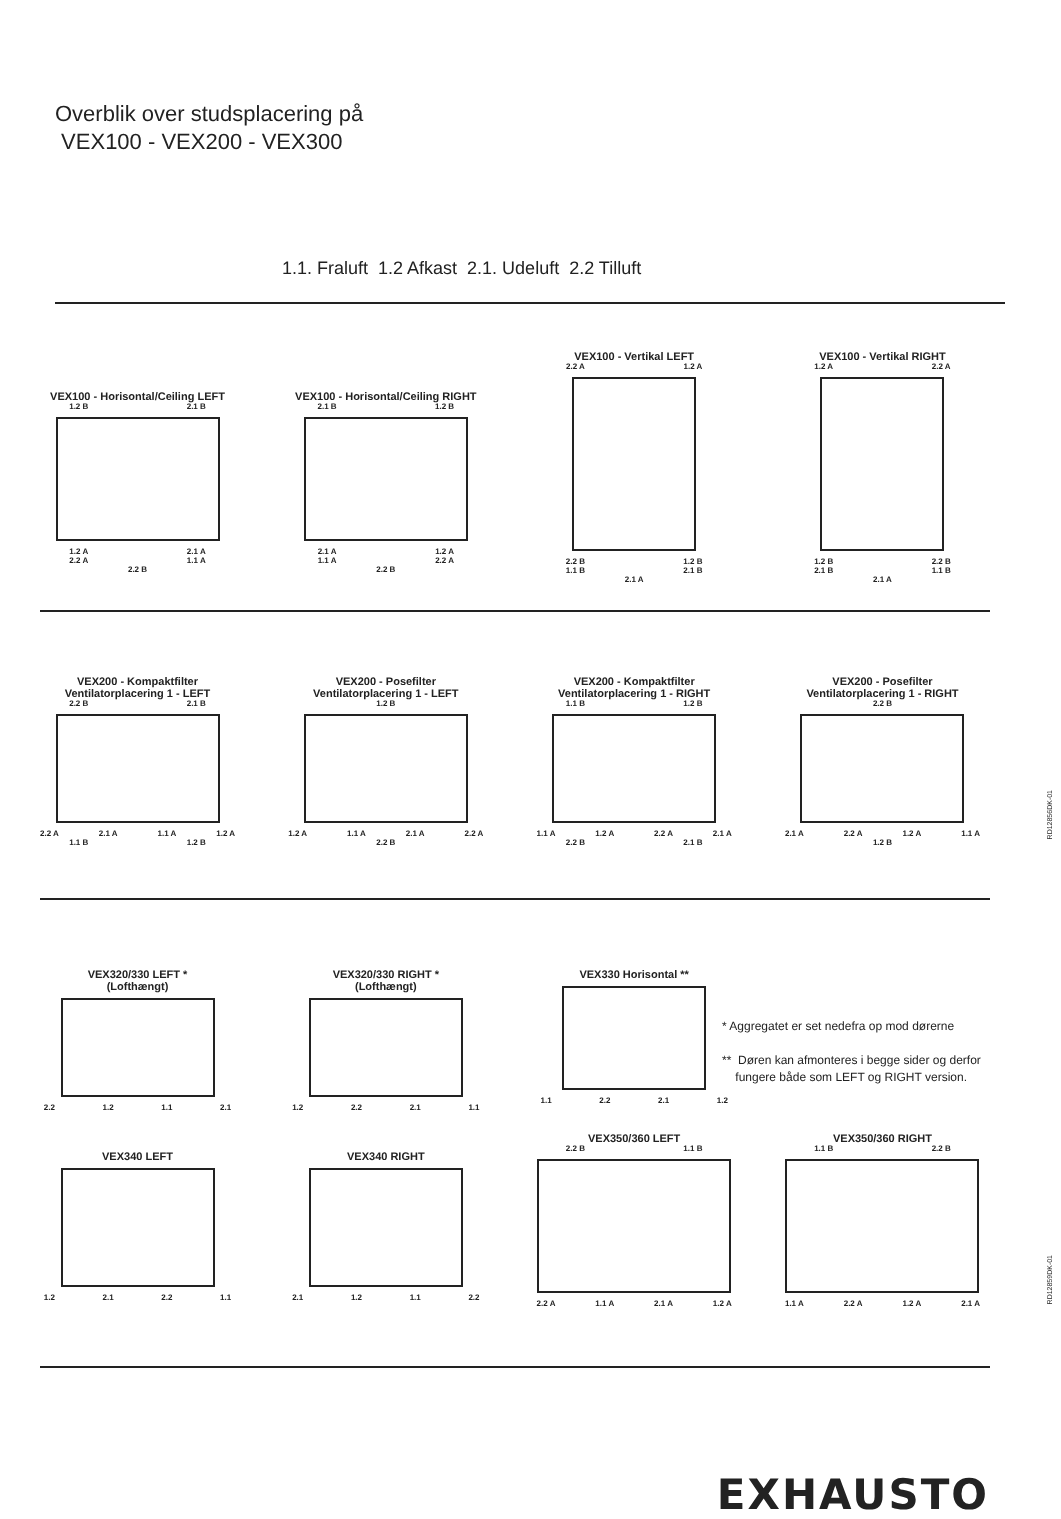Overblik over studsplacering på
VEX100 - VEX200 - VEX300
1.1. Fraluft 1.2 Afkast 2.1. Udeluft 2.2 Tilluft
VEX100 - Horisontal/Ceiling LEFT
1.2 B 2.1 B
1.2 A 2.1 A
2.2 A 1.1 A
2.2 B
VEX100 - Horisontal/Ceiling RIGHT
2.1 B 1.2 B
2.1 A 1.2 A
1.1 A 2.2 A
2.2 B
VEX100 - Vertikal LEFT
2.2 A 1.2 A
2.2 B 1.2 B
1.1 B 2.1 B
2.1 A
VEX100 - Vertikal RIGHT
1.2 A 2.2 A
1.2 B 2.2 B
2.1 B 1.1 B
2.1 A
VEX200 - Kompaktfilter
Ventilatorplacering 1 - LEFT
2.2 B 2.1 B
2.2 A 2.1 A 1.1 A 1.2 A
1.1 B 1.2 B
VEX200 - Posefilter
Ventilatorplacering 1 - LEFT
1.2 B
1.2 A 1.1 A 2.1 A 2.2 A
2.2 B
VEX200 - Kompaktfilter
Ventilatorplacering 1 - RIGHT
1.1 B 1.2 B
1.1 A 1.2 A 2.2 A 2.1 A
2.2 B 2.1 B
VEX200 - Posefilter
Ventilatorplacering 1 - RIGHT
2.2 B
2.1 A 2.2 A 1.2 A 1.1 A
1.2 B
RD12856DK-01
VEX320/330 LEFT *
(Lofthængt)
2.2 1.2 1.1 2.1
VEX320/330 RIGHT *
(Lofthængt)
1.2 2.2 2.1 1.1
VEX330 Horisontal **
1.1 2.2 2.1 1.2
* Aggregatet er set nedefra op mod dørerne
** Døren kan afmonteres i begge sider og derfor
fungere både som LEFT og RIGHT version.
VEX340 LEFT
1.2 2.1 2.2 1.1
VEX340 RIGHT
2.1 1.2 1.1 2.2
VEX350/360 LEFT
2.2 B 1.1 B
2.2 A 1.1 A 2.1 A 1.2 A
VEX350/360 RIGHT
1.1 B 2.2 B
1.1 A 2.2 A 1.2 A 2.1 A
RD12859DK-01
EXHAUSTO